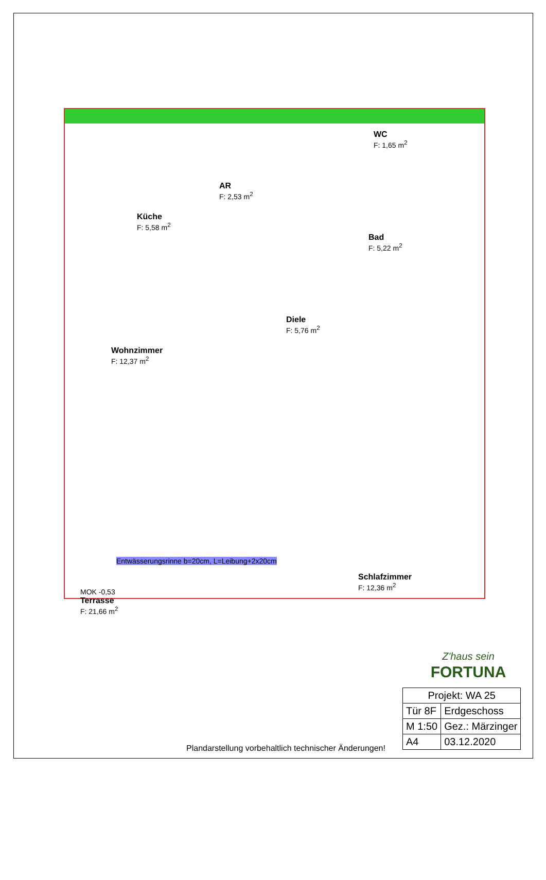Küche
F: 5,58 m<sup>2</sup>
AR
F: 2,53 m<sup>2</sup>
WC
F: 1,65 m<sup>2</sup>
Bad
F: 5,22 m<sup>2</sup>
Diele
F: 5,76 m<sup>2</sup>
Wohnzimmer
F: 12,37 m<sup>2</sup>
Schlafzimmer
F: 12,36 m<sup>2</sup>
Entwässerungsrinne b=20cm, L=Leibung+2x20cm
MOK -0,53
Terrasse
F: 21,66 m<sup>2</sup>
Z'haus sein
FORTUNA
| Projekt: WA 25 | |
| Tür 8F | Erdgeschoss |
| M 1:50 | Gez.: Märzinger |
| A4 | 03.12.2020 |
Plandarstellung vorbehaltlich technischer Änderungen!